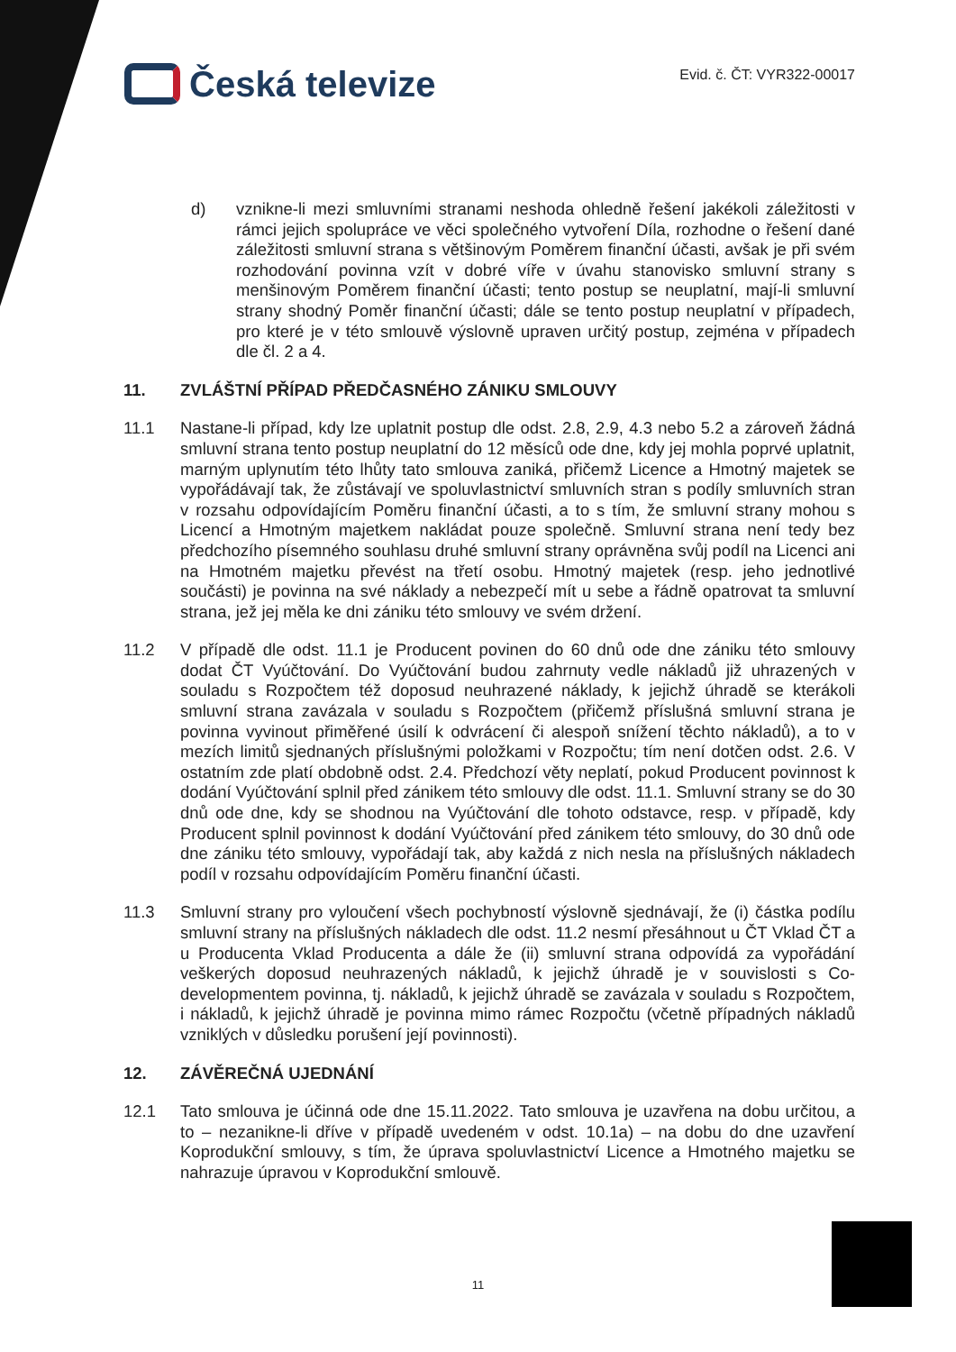Česká televize
Evid. č. ČT: VYR322-00017
d) vznikne-li mezi smluvními stranami neshoda ohledně řešení jakékoli záležitosti v rámci jejich spolupráce ve věci společného vytvoření Díla, rozhodne o řešení dané záležitosti smluvní strana s většinovým Poměrem finanční účasti, avšak je při svém rozhodování povinna vzít v dobré víře v úvahu stanovisko smluvní strany s menšinovým Poměrem finanční účasti; tento postup se neuplatní, mají-li smluvní strany shodný Poměr finanční účasti; dále se tento postup neuplatní v případech, pro které je v této smlouvě výslovně upraven určitý postup, zejména v případech dle čl. 2 a 4.
11. ZVLÁŠTNÍ PŘÍPAD PŘEDČASNÉHO ZÁNIKU SMLOUVY
11.1 Nastane-li případ, kdy lze uplatnit postup dle odst. 2.8, 2.9, 4.3 nebo 5.2 a zároveň žádná smluvní strana tento postup neuplatní do 12 měsíců ode dne, kdy jej mohla poprvé uplatnit, marným uplynutím této lhůty tato smlouva zaniká, přičemž Licence a Hmotný majetek se vypořádávají tak, že zůstávají ve spoluvlastnictví smluvních stran s podíly smluvních stran v rozsahu odpovídajícím Poměru finanční účasti, a to s tím, že smluvní strany mohou s Licencí a Hmotným majetkem nakládat pouze společně. Smluvní strana není tedy bez předchozího písemného souhlasu druhé smluvní strany oprávněna svůj podíl na Licenci ani na Hmotném majetku převést na třetí osobu. Hmotný majetek (resp. jeho jednotlivé součásti) je povinna na své náklady a nebezpečí mít u sebe a řádně opatrovat ta smluvní strana, jež jej měla ke dni zániku této smlouvy ve svém držení.
11.2 V případě dle odst. 11.1 je Producent povinen do 60 dnů ode dne zániku této smlouvy dodat ČT Vyúčtování. Do Vyúčtování budou zahrnuty vedle nákladů již uhrazených v souladu s Rozpočtem též doposud neuhrazené náklady, k jejichž úhradě se kterákoli smluvní strana zavázala v souladu s Rozpočtem (přičemž příslušná smluvní strana je povinna vyvinout přiměřené úsilí k odvrácení či alespoň snížení těchto nákladů), a to v mezích limitů sjednaných příslušnými položkami v Rozpočtu; tím není dotčen odst. 2.6. V ostatním zde platí obdobně odst. 2.4. Předchozí věty neplatí, pokud Producent povinnost k dodání Vyúčtování splnil před zánikem této smlouvy dle odst. 11.1. Smluvní strany se do 30 dnů ode dne, kdy se shodnou na Vyúčtování dle tohoto odstavce, resp. v případě, kdy Producent splnil povinnost k dodání Vyúčtování před zánikem této smlouvy, do 30 dnů ode dne zániku této smlouvy, vypořádají tak, aby každá z nich nesla na příslušných nákladech podíl v rozsahu odpovídajícím Poměru finanční účasti.
11.3 Smluvní strany pro vyloučení všech pochybností výslovně sjednávají, že (i) částka podílu smluvní strany na příslušných nákladech dle odst. 11.2 nesmí přesáhnout u ČT Vklad ČT a u Producenta Vklad Producenta a dále že (ii) smluvní strana odpovídá za vypořádání veškerých doposud neuhrazených nákladů, k jejichž úhradě je v souvislosti s Co-developmentem povinna, tj. nákladů, k jejichž úhradě se zavázala v souladu s Rozpočtem, i nákladů, k jejichž úhradě je povinna mimo rámec Rozpočtu (včetně případných nákladů vzniklých v důsledku porušení její povinnosti).
12. ZÁVĚREČNÁ UJEDNÁNÍ
12.1 Tato smlouva je účinná ode dne 15.11.2022. Tato smlouva je uzavřena na dobu určitou, a to – nezanikne-li dříve v případě uvedeném v odst. 10.1a) – na dobu do dne uzavření Koprodukční smlouvy, s tím, že úprava spoluvlastnictví Licence a Hmotného majetku se nahrazuje úpravou v Koprodukční smlouvě.
11